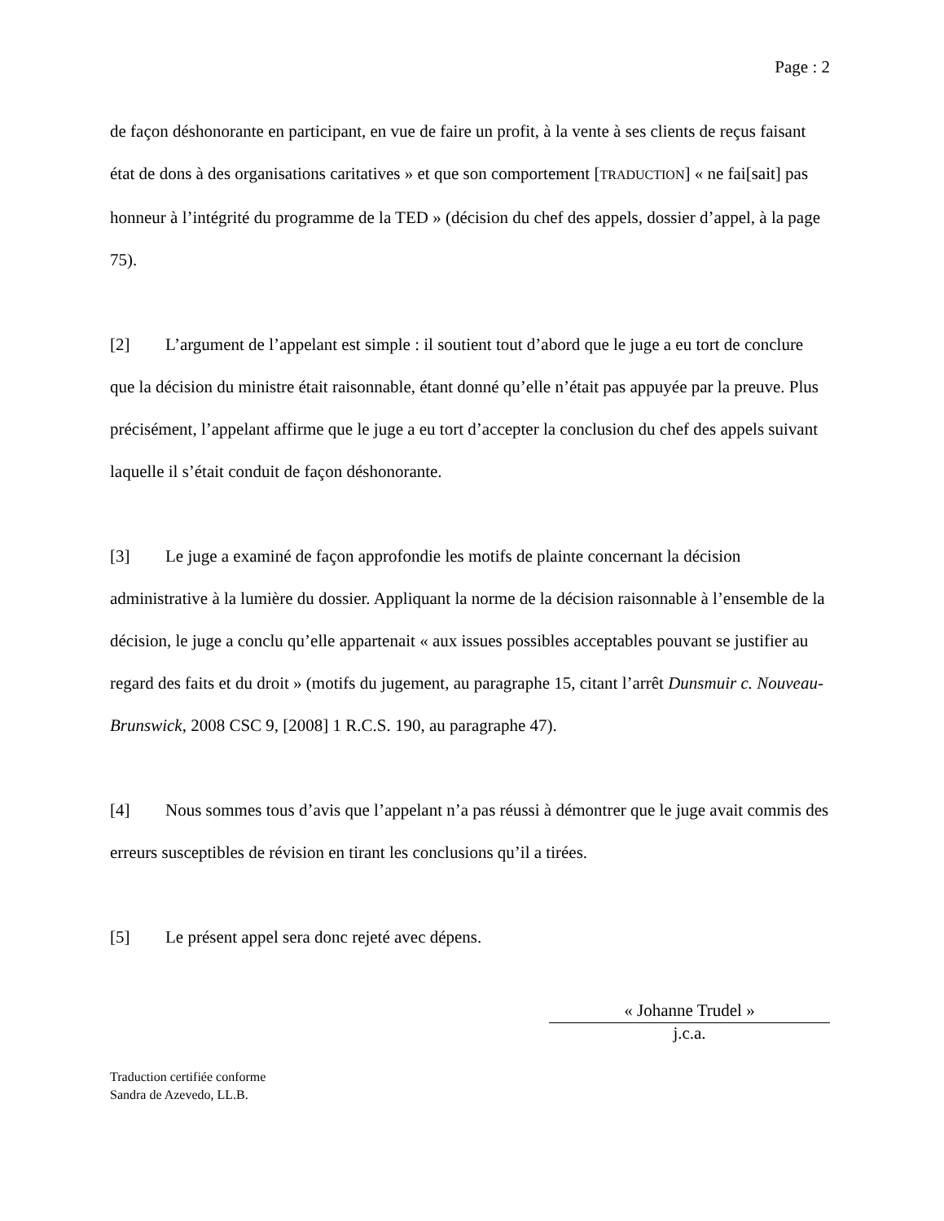Page : 2
de façon déshonorante en participant, en vue de faire un profit, à la vente à ses clients de reçus faisant état de dons à des organisations caritatives » et que son comportement [TRADUCTION] « ne fai[sait] pas honneur à l’intégrité du programme de la TED » (décision du chef des appels, dossier d’appel, à la page 75).
[2] L’argument de l’appelant est simple : il soutient tout d’abord que le juge a eu tort de conclure que la décision du ministre était raisonnable, étant donné qu’elle n’était pas appuyée par la preuve. Plus précisément, l’appelant affirme que le juge a eu tort d’accepter la conclusion du chef des appels suivant laquelle il s’était conduit de façon déshonorante.
[3] Le juge a examiné de façon approfondie les motifs de plainte concernant la décision administrative à la lumière du dossier. Appliquant la norme de la décision raisonnable à l’ensemble de la décision, le juge a conclu qu’elle appartenait « aux issues possibles acceptables pouvant se justifier au regard des faits et du droit » (motifs du jugement, au paragraphe 15, citant l’arrêt Dunsmuir c. Nouveau-Brunswick, 2008 CSC 9, [2008] 1 R.C.S. 190, au paragraphe 47).
[4] Nous sommes tous d’avis que l’appelant n’a pas réussi à démontrer que le juge avait commis des erreurs susceptibles de révision en tirant les conclusions qu’il a tirées.
[5] Le présent appel sera donc rejeté avec dépens.
« Johanne Trudel »
j.c.a.
Traduction certifiée conforme
Sandra de Azevedo, LL.B.